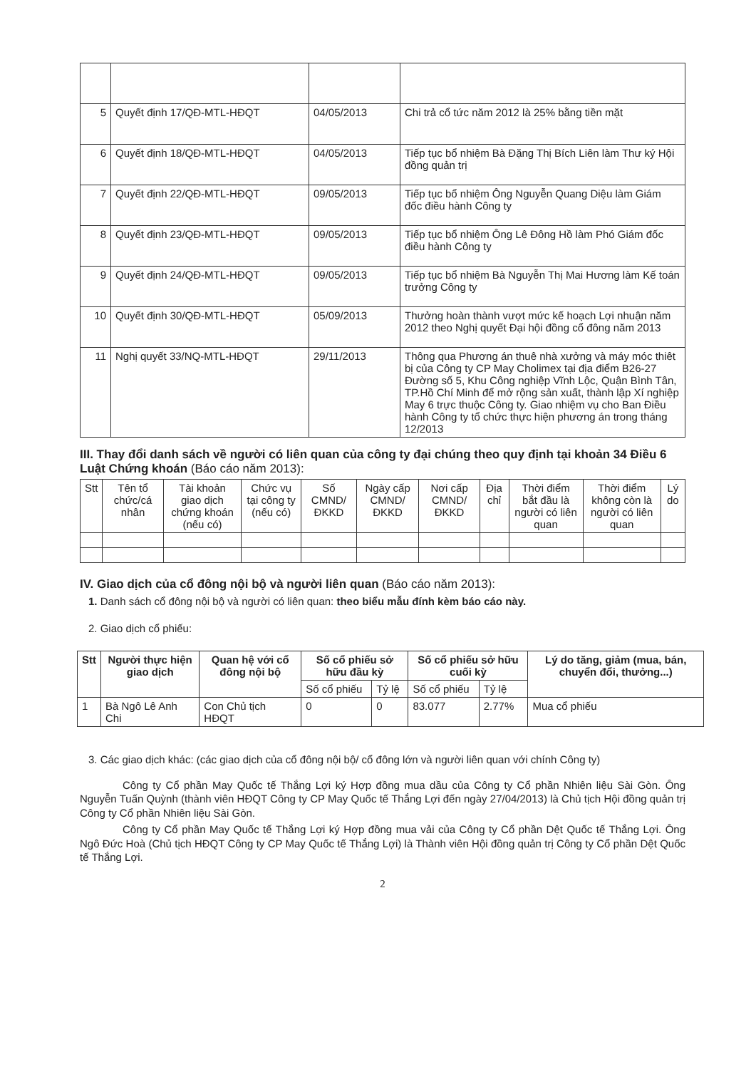| 5 | Quyết định 17/QĐ-MTL-HĐQT | 04/05/2013 | Chi trả cổ tức năm 2012 là 25% bằng tiền mặt |
| 6 | Quyết định 18/QĐ-MTL-HĐQT | 04/05/2013 | Tiếp tục bổ nhiệm Bà Đặng Thị Bích Liên làm Thư ký Hội đồng quản trị |
| 7 | Quyết định 22/QĐ-MTL-HĐQT | 09/05/2013 | Tiếp tục bổ nhiệm Ông Nguyễn Quang Diệu làm Giám đốc điều hành Công ty |
| 8 | Quyết định 23/QĐ-MTL-HĐQT | 09/05/2013 | Tiếp tục bổ nhiệm Ông Lê Đông Hồ làm Phó Giám đốc điều hành Công ty |
| 9 | Quyết định 24/QĐ-MTL-HĐQT | 09/05/2013 | Tiếp tục bổ nhiệm Bà Nguyễn Thị Mai Hương làm Kế toán trưởng Công ty |
| 10 | Quyết định 30/QĐ-MTL-HĐQT | 05/09/2013 | Thưởng hoàn thành vượt mức kế hoạch Lợi nhuận năm 2012 theo Nghị quyết Đại hội đồng cổ đông năm 2013 |
| 11 | Nghị quyết 33/NQ-MTL-HĐQT | 29/11/2013 | Thông qua Phương án thuê nhà xưởng và máy móc thiêt bị của Công ty CP May Cholimex tại địa điểm B26-27 Đường số 5, Khu Công nghiệp Vĩnh Lộc, Quận Bình Tân, TP.Hồ Chí Minh để mở rộng sản xuất, thành lập Xí nghiệp May 6 trực thuộc Công ty. Giao nhiệm vụ cho Ban Điều hành Công ty tổ chức thực hiện phương án trong tháng 12/2013 |
III. Thay đổi danh sách về người có liên quan của công ty đại chúng theo quy định tại khoản 34 Điều 6 Luật Chứng khoán (Báo cáo năm 2013):
| Stt | Tên tổ chức/cá nhân | Tài khoản giao dịch chứng khoán (nếu có) | Chức vụ tại công ty (nếu có) | Số CMND/ ĐKKD | Ngày cấp CMND/ ĐKKD | Nơi cấp CMND/ ĐKKD | Địa chỉ | Thời điểm bắt đầu là người có liên quan | Thời điểm không còn là người có liên quan | Lý do |
IV. Giao dịch của cổ đông nội bộ và người liên quan (Báo cáo năm 2013):
1. Danh sách cổ đông nội bộ và người có liên quan: theo biểu mẫu đính kèm báo cáo này.
2. Giao dịch cổ phiếu:
| Stt | Người thực hiện giao dịch | Quan hệ với cổ đông nội bộ | Số cổ phiếu sở hữu đầu kỳ | | Số cổ phiếu sở hữu cuối kỳ | | Lý do tăng, giảm (mua, bán, chuyển đổi, thưởng...) |
| --- | --- | --- | --- | --- | --- | --- | --- |
| | | | Số cổ phiếu | Tỷ lệ | Số cổ phiếu | Tỷ lệ | |
| 1 | Bà Ngô Lê Anh Chi | Con Chủ tịch HĐQT | 0 | 0 | 83.077 | 2.77% | Mua cổ phiếu |
3. Các giao dịch khác: (các giao dịch của cổ đông nội bộ/ cổ đông lớn và người liên quan với chính Công ty)
Công ty Cổ phần May Quốc tế Thắng Lợi ký Hợp đồng mua dầu của Công ty Cổ phần Nhiên liệu Sài Gòn. Ông Nguyễn Tuấn Quỳnh (thành viên HĐQT Công ty CP May Quốc tế Thắng Lợi đến ngày 27/04/2013) là Chủ tịch Hội đồng quản trị Công ty Cổ phần Nhiên liệu Sài Gòn.
Công ty Cổ phần May Quốc tế Thắng Lợi ký Hợp đồng mua vải của Công ty Cổ phần Dệt Quốc tế Thắng Lợi. Ông Ngô Đức Hoà (Chủ tịch HĐQT Công ty CP May Quốc tế Thắng Lợi) là Thành viên Hội đồng quản trị Công ty Cổ phần Dệt Quốc tế Thắng Lợi.
2